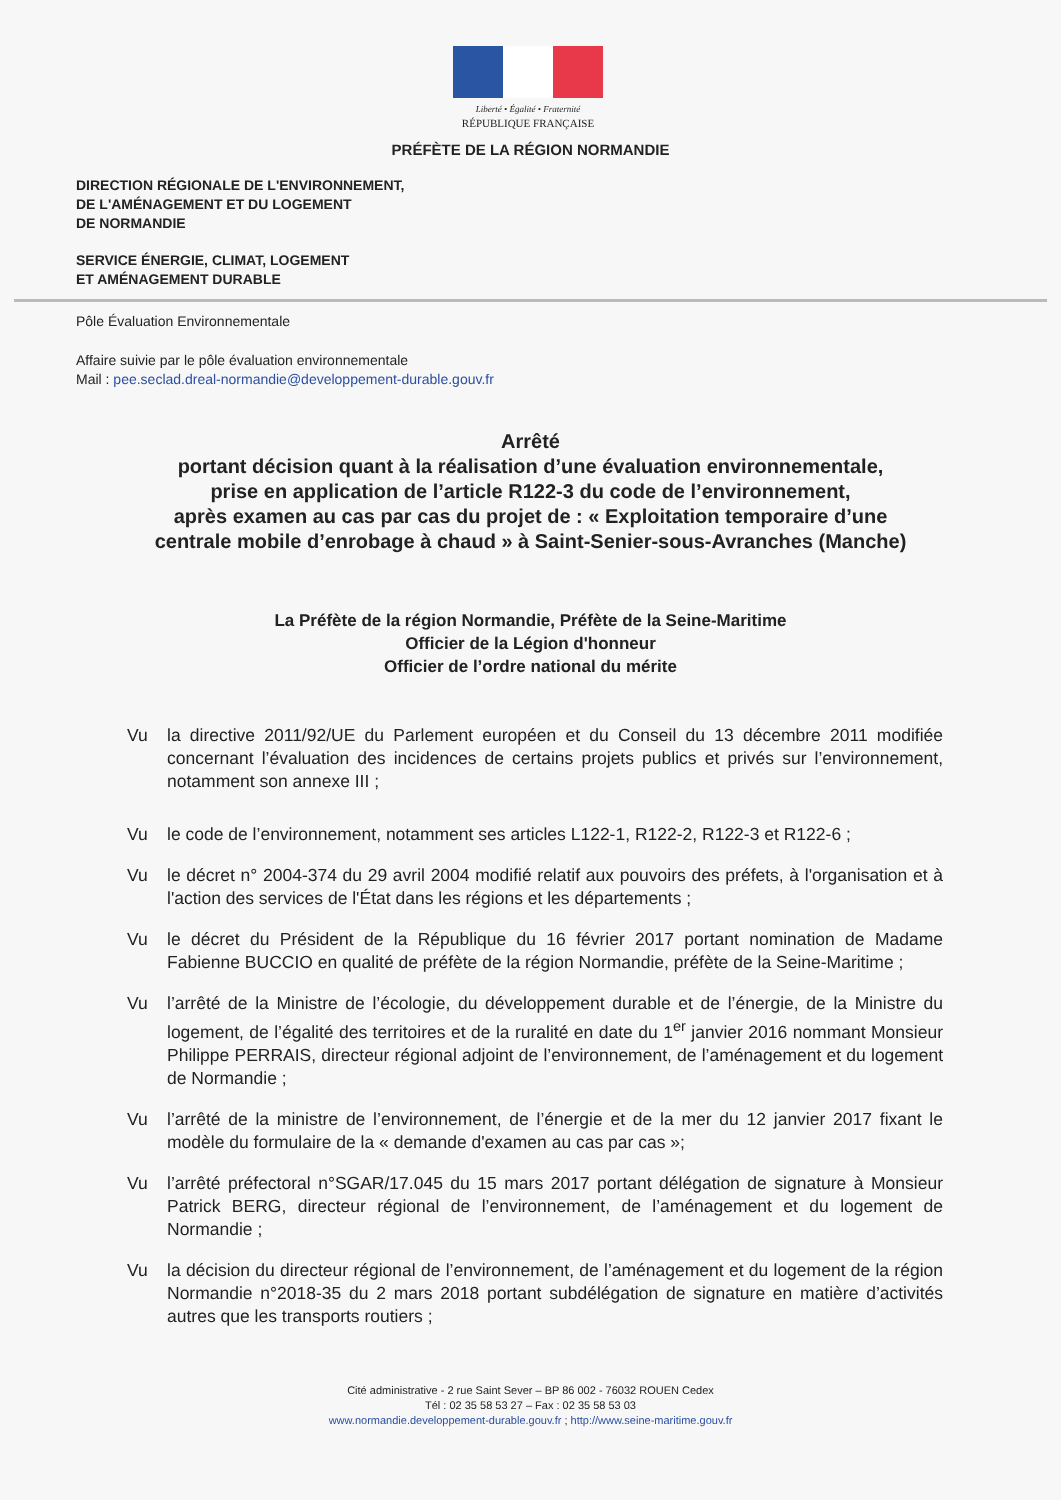Liberté • Égalité • Fraternité
RÉPUBLIQUE FRANÇAISE
PRÉFÈTE DE LA RÉGION NORMANDIE
DIRECTION RÉGIONALE DE L'ENVIRONNEMENT,
DE L'AMÉNAGEMENT ET DU LOGEMENT
DE NORMANDIE
SERVICE ÉNERGIE, CLIMAT, LOGEMENT
ET AMÉNAGEMENT DURABLE
Pôle Évaluation Environnementale
Affaire suivie par le pôle évaluation environnementale
Mail : pee.seclad.dreal-normandie@developpement-durable.gouv.fr
Arrêté
portant décision quant à la réalisation d’une évaluation environnementale,
prise en application de l’article R122-3 du code de l’environnement,
après examen au cas par cas du projet de : « Exploitation temporaire d’une
centrale mobile d’enrobage à chaud » à Saint-Senier-sous-Avranches (Manche)
La Préfète de la région Normandie, Préfète de la Seine-Maritime
Officier de la Légion d'honneur
Officier de l’ordre national du mérite
Vu la directive 2011/92/UE du Parlement européen et du Conseil du 13 décembre 2011 modifiée concernant l’évaluation des incidences de certains projets publics et privés sur l’environnement, notamment son annexe III ;
Vu le code de l’environnement, notamment ses articles L122-1, R122-2, R122-3 et R122-6 ;
Vu le décret n° 2004-374 du 29 avril 2004 modifié relatif aux pouvoirs des préfets, à l'organisation et à l'action des services de l'État dans les régions et les départements ;
Vu le décret du Président de la République du 16 février 2017 portant nomination de Madame Fabienne BUCCIO en qualité de préfète de la région Normandie, préfète de la Seine-Maritime ;
Vu l’arrêté de la Ministre de l’écologie, du développement durable et de l’énergie, de la Ministre du logement, de l’égalité des territoires et de la ruralité en date du 1<sup>er</sup> janvier 2016 nommant Monsieur Philippe PERRAIS, directeur régional adjoint de l’environnement, de l’aménagement et du logement de Normandie ;
Vu l’arrêté de la ministre de l’environnement, de l’énergie et de la mer du 12 janvier 2017 fixant le modèle du formulaire de la « demande d'examen au cas par cas »;
Vu l’arrêté préfectoral n°SGAR/17.045 du 15 mars 2017 portant délégation de signature à Monsieur Patrick BERG, directeur régional de l’environnement, de l’aménagement et du logement de Normandie ;
Vu la décision du directeur régional de l’environnement, de l’aménagement et du logement de la région Normandie n°2018-35 du 2 mars 2018 portant subdélégation de signature en matière d’activités autres que les transports routiers ;
Cité administrative - 2 rue Saint Sever – BP 86 002 - 76032 ROUEN Cedex
Tél : 02 35 58 53 27 – Fax : 02 35 58 53 03
www.normandie.developpement-durable.gouv.fr ; http://www.seine-maritime.gouv.fr